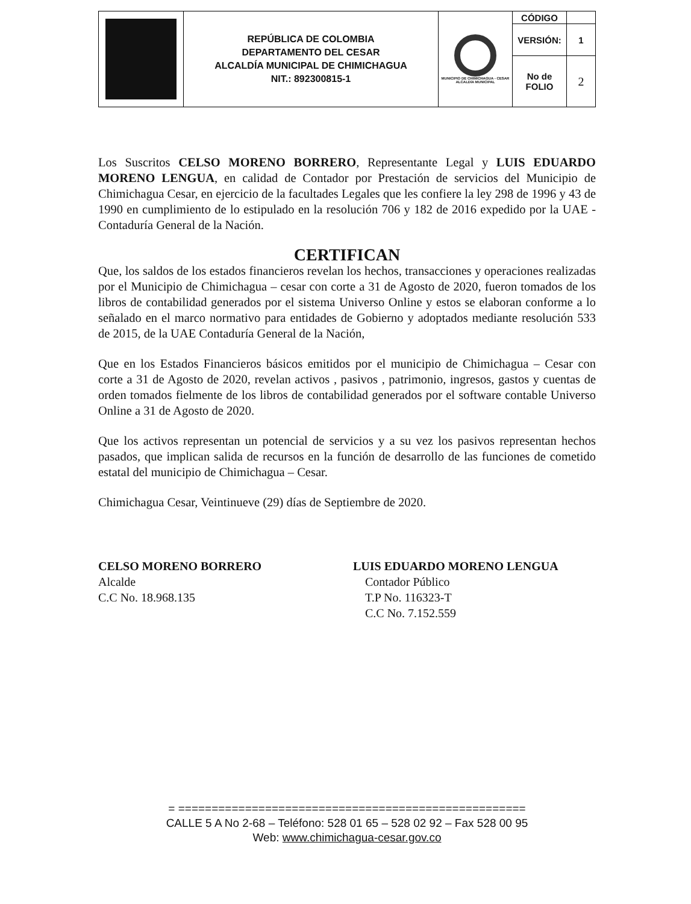| | REPÚBLICA DE COLOMBIA DEPARTAMENTO DEL CESAR ALCALDÍA MUNICIPAL DE CHIMICHAGUA NIT.: 892300815-1 | MUNICIPIO DE CHIMICHAGUA - CESAR ALCALDÍA MUNICIPAL | CÓDIGO | |
| | | | VERSIÓN: | 1 |
| | | | No de FOLIO | 2 |
Los Suscritos CELSO MORENO BORRERO, Representante Legal y LUIS EDUARDO MORENO LENGUA, en calidad de Contador por Prestación de servicios del Municipio de Chimichagua Cesar, en ejercicio de la facultades Legales que les confiere la ley 298 de 1996 y 43 de 1990 en cumplimiento de lo estipulado en la resolución 706 y 182 de 2016 expedido por la UAE - Contaduría General de la Nación.
CERTIFICAN
Que, los saldos de los estados financieros revelan los hechos, transacciones y operaciones realizadas por el Municipio de Chimichagua – cesar con corte a 31 de Agosto de 2020, fueron tomados de los libros de contabilidad generados por el sistema Universo Online y estos se elaboran conforme a lo señalado en el marco normativo para entidades de Gobierno y adoptados mediante resolución 533 de 2015, de la UAE Contaduría General de la Nación,
Que en los Estados Financieros básicos emitidos por el municipio de Chimichagua – Cesar con corte a 31 de Agosto de 2020, revelan activos , pasivos , patrimonio, ingresos, gastos y cuentas de orden tomados fielmente de los libros de contabilidad generados por el software contable Universo Online a 31 de Agosto de 2020.
Que los activos representan un potencial de servicios y a su vez los pasivos representan hechos pasados, que implican salida de recursos en la función de desarrollo de las funciones de cometido estatal del municipio de Chimichagua – Cesar.
Chimichagua Cesar, Veintinueve (29) días de Septiembre de 2020.
CELSO MORENO BORRERO
Alcalde
C.C No. 18.968.135
LUIS EDUARDO MORENO LENGUA
Contador Público
T.P No. 116323-T
C.C No. 7.152.559
= ====================================================
CALLE 5 A No 2-68 – Teléfono: 528 01 65 – 528 02 92 – Fax 528 00 95
Web: www.chimichagua-cesar.gov.co